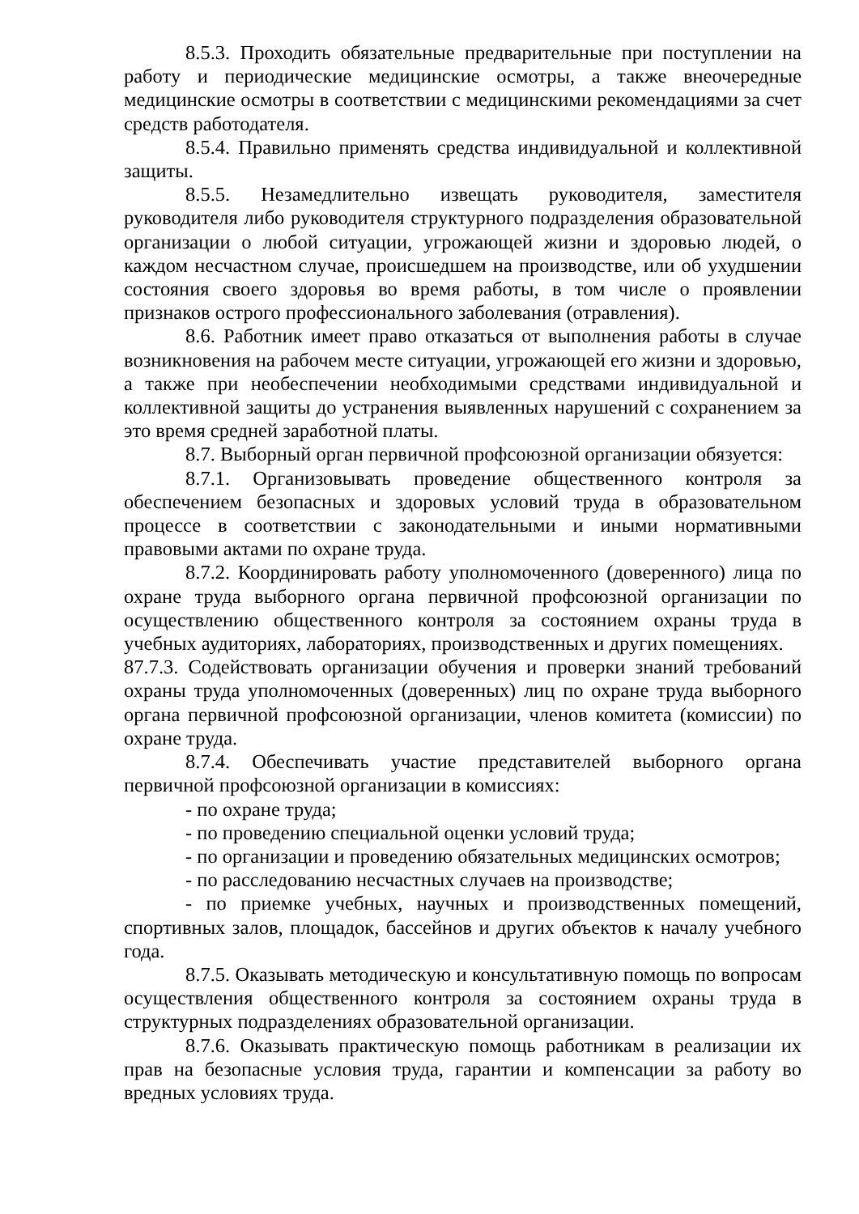8.5.3. Проходить обязательные предварительные при поступлении на работу и периодические медицинские осмотры, а также внеочередные медицинские осмотры в соответствии с медицинскими рекомендациями за счет средств работодателя.
8.5.4. Правильно применять средства индивидуальной и коллективной защиты.
8.5.5. Незамедлительно извещать руководителя, заместителя руководителя либо руководителя структурного подразделения образовательной организации о любой ситуации, угрожающей жизни и здоровью людей, о каждом несчастном случае, происшедшем на производстве, или об ухудшении состояния своего здоровья во время работы, в том числе о проявлении признаков острого профессионального заболевания (отравления).
8.6. Работник имеет право отказаться от выполнения работы в случае возникновения на рабочем месте ситуации, угрожающей его жизни и здоровью, а также при необеспечении необходимыми средствами индивидуальной и коллективной защиты до устранения выявленных нарушений с сохранением за это время средней заработной платы.
8.7. Выборный орган первичной профсоюзной организации обязуется:
8.7.1. Организовывать проведение общественного контроля за обеспечением безопасных и здоровых условий труда в образовательном процессе в соответствии с законодательными и иными нормативными правовыми актами по охране труда.
8.7.2. Координировать работу уполномоченного (доверенного) лица по охране труда выборного органа первичной профсоюзной организации по осуществлению общественного контроля за состоянием охраны труда в учебных аудиториях, лабораториях, производственных и других помещениях.
87.7.3. Содействовать организации обучения и проверки знаний требований охраны труда уполномоченных (доверенных) лиц по охране труда выборного органа первичной профсоюзной организации, членов комитета (комиссии) по охране труда.
8.7.4. Обеспечивать участие представителей выборного органа первичной профсоюзной организации в комиссиях:
- по охране труда;
- по проведению специальной оценки условий труда;
- по организации и проведению обязательных медицинских осмотров;
- по расследованию несчастных случаев на производстве;
- по приемке учебных, научных и производственных помещений, спортивных залов, площадок, бассейнов и других объектов к началу учебного года.
8.7.5. Оказывать методическую и консультативную помощь по вопросам осуществления общественного контроля за состоянием охраны труда в структурных подразделениях образовательной организации.
8.7.6. Оказывать практическую помощь работникам в реализации их прав на безопасные условия труда, гарантии и компенсации за работу во вредных условиях труда.